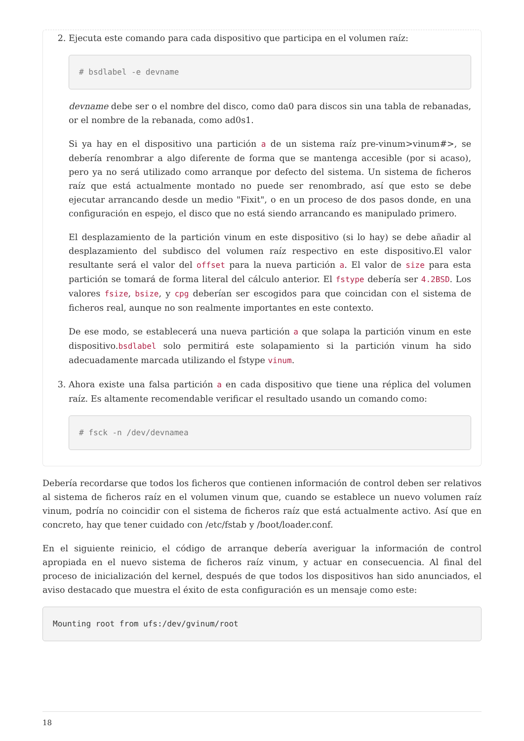2. Ejecuta este comando para cada dispositivo que participa en el volumen raíz:
# bsdlabel -e devname
devname debe ser o el nombre del disco, como da0 para discos sin una tabla de rebanadas, or el nombre de la rebanada, como ad0s1.
Si ya hay en el dispositivo una partición a de un sistema raíz pre-vinum>vinum#>, se debería renombrar a algo diferente de forma que se mantenga accesible (por si acaso), pero ya no será utilizado como arranque por defecto del sistema. Un sistema de ficheros raíz que está actualmente montado no puede ser renombrado, así que esto se debe ejecutar arrancando desde un medio "Fixit", o en un proceso de dos pasos donde, en una configuración en espejo, el disco que no está siendo arrancando es manipulado primero.
El desplazamiento de la partición vinum en este dispositivo (si lo hay) se debe añadir al desplazamiento del subdisco del volumen raíz respectivo en este dispositivo.El valor resultante será el valor del offset para la nueva partición a. El valor de size para esta partición se tomará de forma literal del cálculo anterior. El fstype debería ser 4.2BSD. Los valores fsize, bsize, y cpg deberían ser escogidos para que coincidan con el sistema de ficheros real, aunque no son realmente importantes en este contexto.
De ese modo, se establecerá una nueva partición a que solapa la partición vinum en este dispositivo.bsdlabel solo permitirá este solapamiento si la partición vinum ha sido adecuadamente marcada utilizando el fstype vinum.
3. Ahora existe una falsa partición a en cada dispositivo que tiene una réplica del volumen raíz. Es altamente recomendable verificar el resultado usando un comando como:
# fsck -n /dev/devnamea
Debería recordarse que todos los ficheros que contienen información de control deben ser relativos al sistema de ficheros raíz en el volumen vinum que, cuando se establece un nuevo volumen raíz vinum, podría no coincidir con el sistema de ficheros raíz que está actualmente activo. Así que en concreto, hay que tener cuidado con /etc/fstab y /boot/loader.conf.
En el siguiente reinicio, el código de arranque debería averiguar la información de control apropiada en el nuevo sistema de ficheros raíz vinum, y actuar en consecuencia. Al final del proceso de inicialización del kernel, después de que todos los dispositivos han sido anunciados, el aviso destacado que muestra el éxito de esta configuración es un mensaje como este:
Mounting root from ufs:/dev/gvinum/root
18